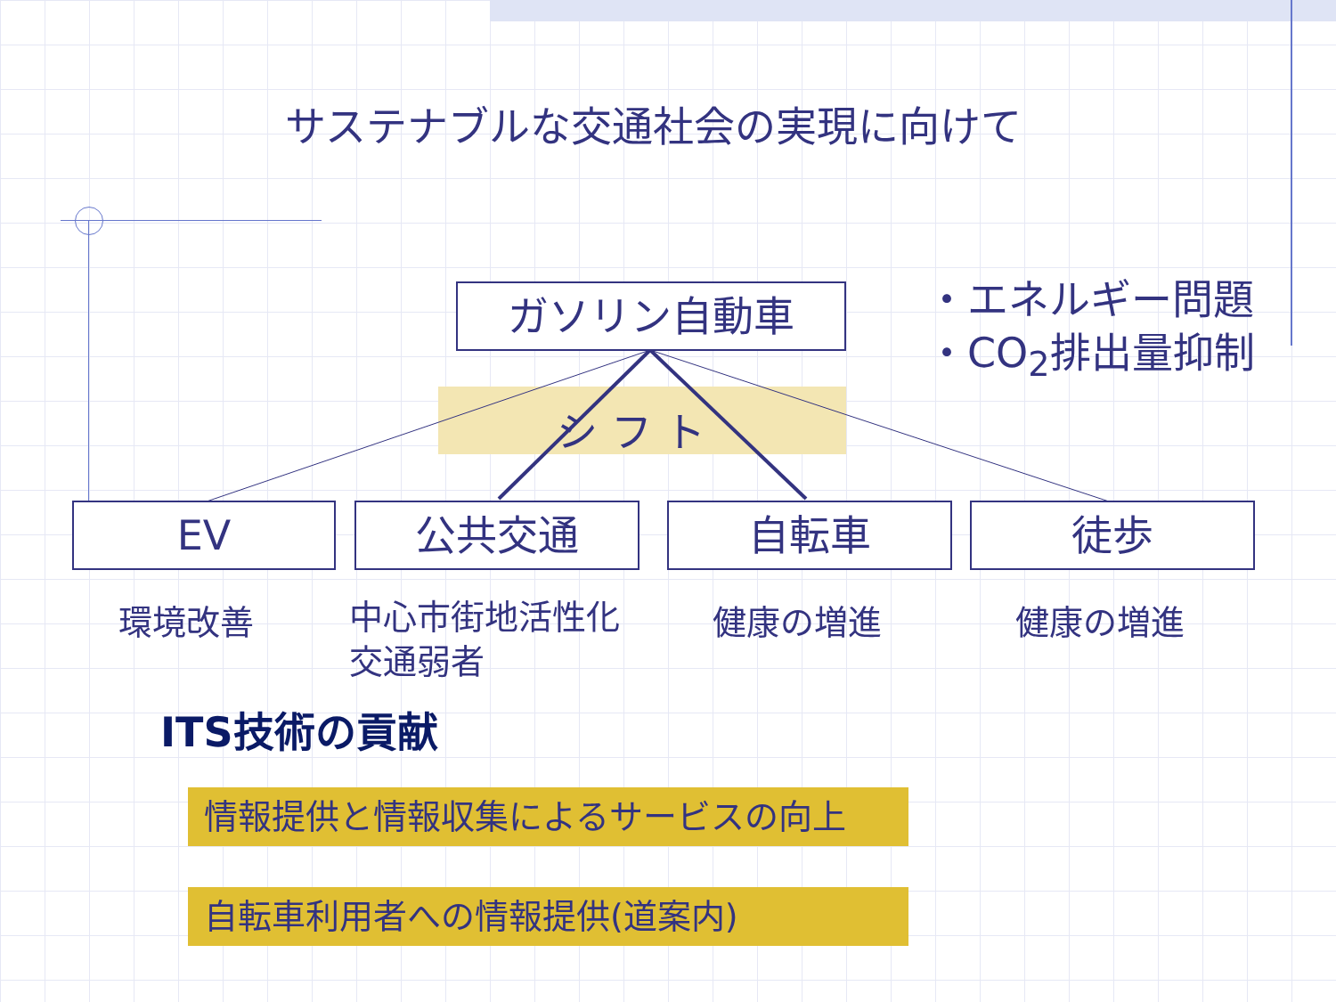サステナブルな交通社会の実現に向けて
ガソリン自動車
・エネルギー問題
・CO<sub>2</sub>排出量抑制
シ フ ト
EV 公共交通 自転車 徒歩
環境改善
中心市街地活性化
交通弱者
健康の増進 健康の増進
ITS技術の貢献
情報提供と情報収集によるサービスの向上
自転車利用者への情報提供(道案内)